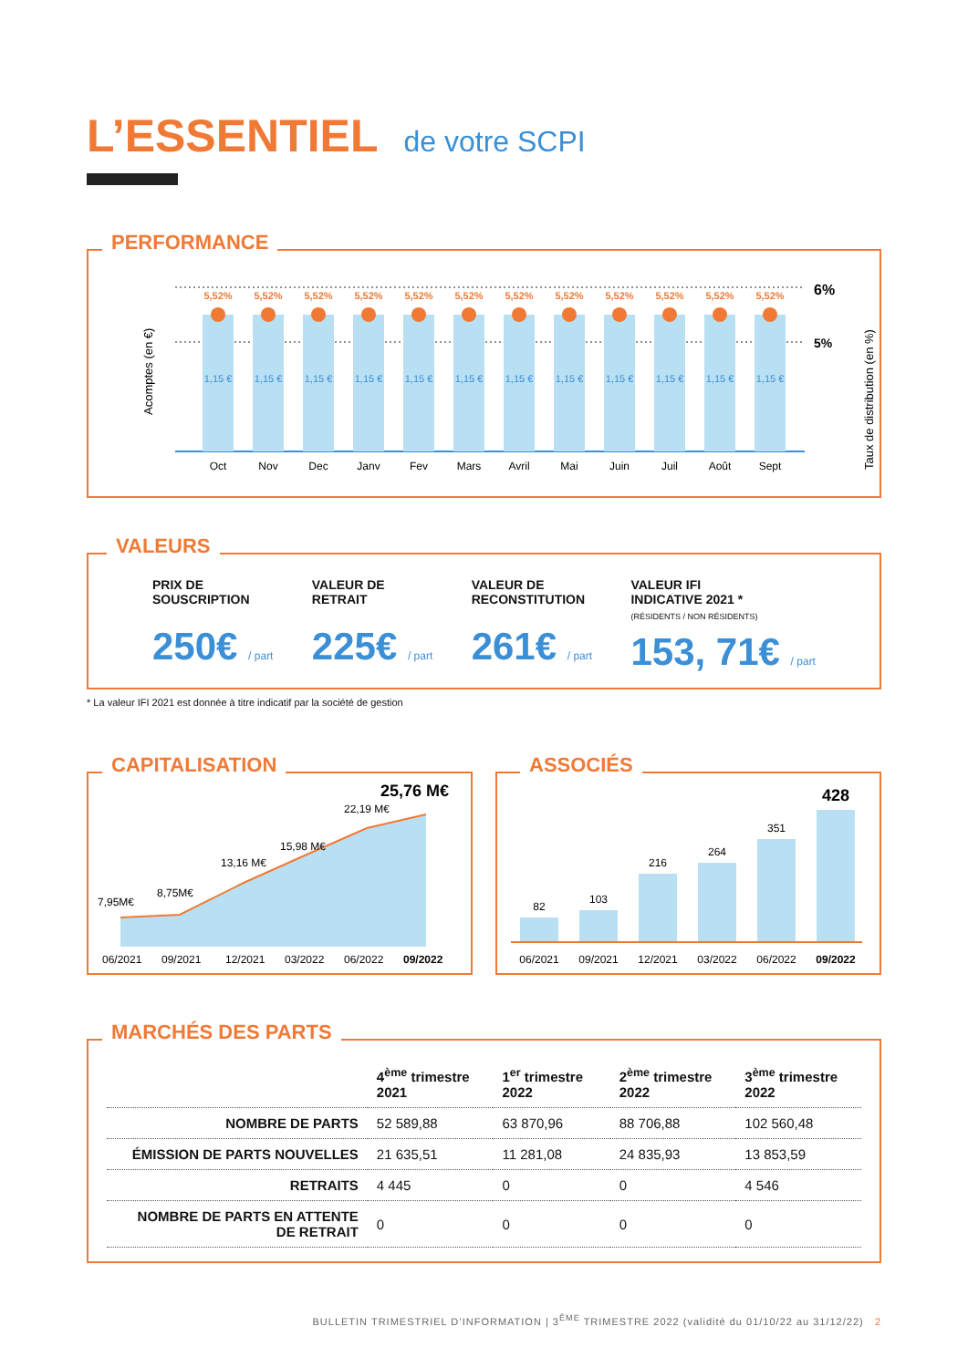L’ESSENTIEL de votre SCPI
PERFORMANCE
Acomptes (en €)
Taux de distribution (en %)
6%
5%
5,52%
1,15 €
Oct
5,52%
1,15 €
Nov
5,52%
1,15 €
Dec
5,52%
1,15 €
Janv
5,52%
1,15 €
Fev
5,52%
1,15 €
Mars
5,52%
1,15 €
Avril
5,52%
1,15 €
Mai
5,52%
1,15 €
Juin
5,52%
1,15 €
Juil
5,52%
1,15 €
Août
5,52%
1,15 €
Sept
VALEURS
PRIX DE
SOUSCRIPTION
250€ / part
VALEUR DE
RETRAIT
225€ / part
VALEUR DE
RECONSTITUTION
261€ / part
VALEUR IFI
INDICATIVE 2021 *
(RÉSIDENTS / NON RÉSIDENTS)
153, 71€ / part
* La valeur IFI 2021 est donnée à titre indicatif par la société de gestion
CAPITALISATION
7,95M€
8,75M€
13,16 M€
15,98 M€
22,19 M€
25,76 M€
06/2021
09/2021
12/2021
03/2022
06/2022
09/2022
ASSOCIÉS
82
103
216
264
351
428
06/2021
09/2021
12/2021
03/2022
06/2022
09/2022
MARCHÉS DES PARTS
| | 4<sup>ème</sup> trimestre 2021 | 1<sup>er</sup> trimestre 2022 | 2<sup>ème</sup> trimestre 2022 | 3<sup>ème</sup> trimestre 2022 |
| --- | --- | --- | --- | --- |
| NOMBRE DE PARTS | 52 589,88 | 63 870,96 | 88 706,88 | 102 560,48 |
| ÉMISSION DE PARTS NOUVELLES | 21 635,51 | 11 281,08 | 24 835,93 | 13 853,59 |
| RETRAITS | 4 445 | 0 | 0 | 4 546 |
| NOMBRE DE PARTS EN ATTENTE DE RETRAIT | 0 | 0 | 0 | 0 |
BULLETIN TRIMESTRIEL D’INFORMATION | 3<sup>ÈME</sup> TRIMESTRE 2022 (validité du 01/10/22 au 31/12/22) 2